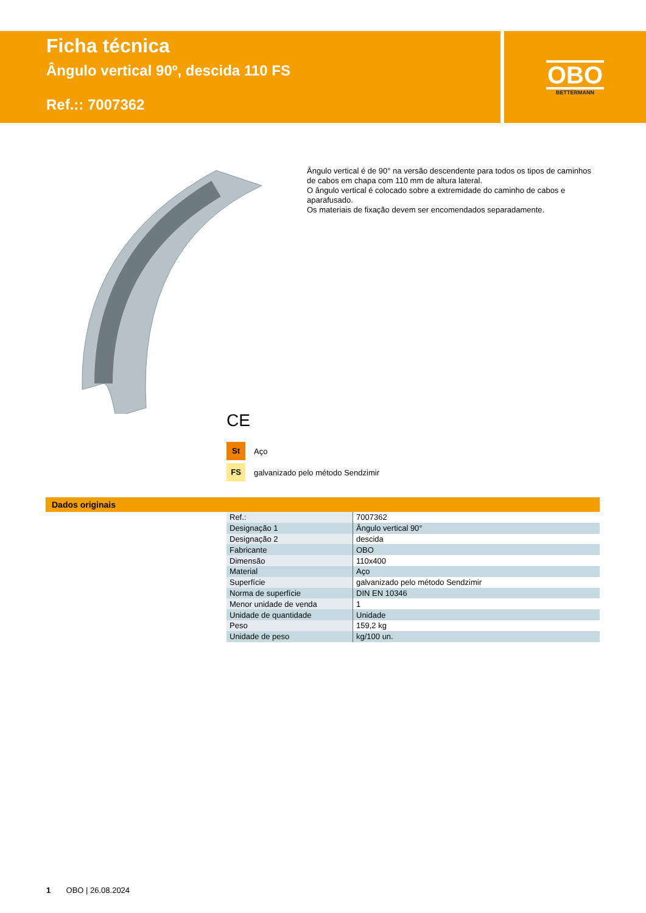Ficha técnica
Ângulo vertical 90º, descida 110 FS
Ref.:: 7007362
OBO
BETTERMANN
Ângulo vertical é de 90° na versão descendente para todos os tipos de caminhos de cabos em chapa com 110 mm de altura lateral.
O ângulo vertical é colocado sobre a extremidade do caminho de cabos e aparafusado.
Os materiais de fixação devem ser encomendados separadamente.
CE
St Aço
FS galvanizado pelo método Sendzimir
Dados originais
| Ref.: | 7007362 |
| Designação 1 | Ângulo vertical 90° |
| Designação 2 | descida |
| Fabricante | OBO |
| Dimensão | 110x400 |
| Material | Aço |
| Superfície | galvanizado pelo método Sendzimir |
| Norma de superfície | DIN EN 10346 |
| Menor unidade de venda | 1 |
| Unidade de quantidade | Unidade |
| Peso | 159,2 kg |
| Unidade de peso | kg/100 un. |
1 OBO | 26.08.2024